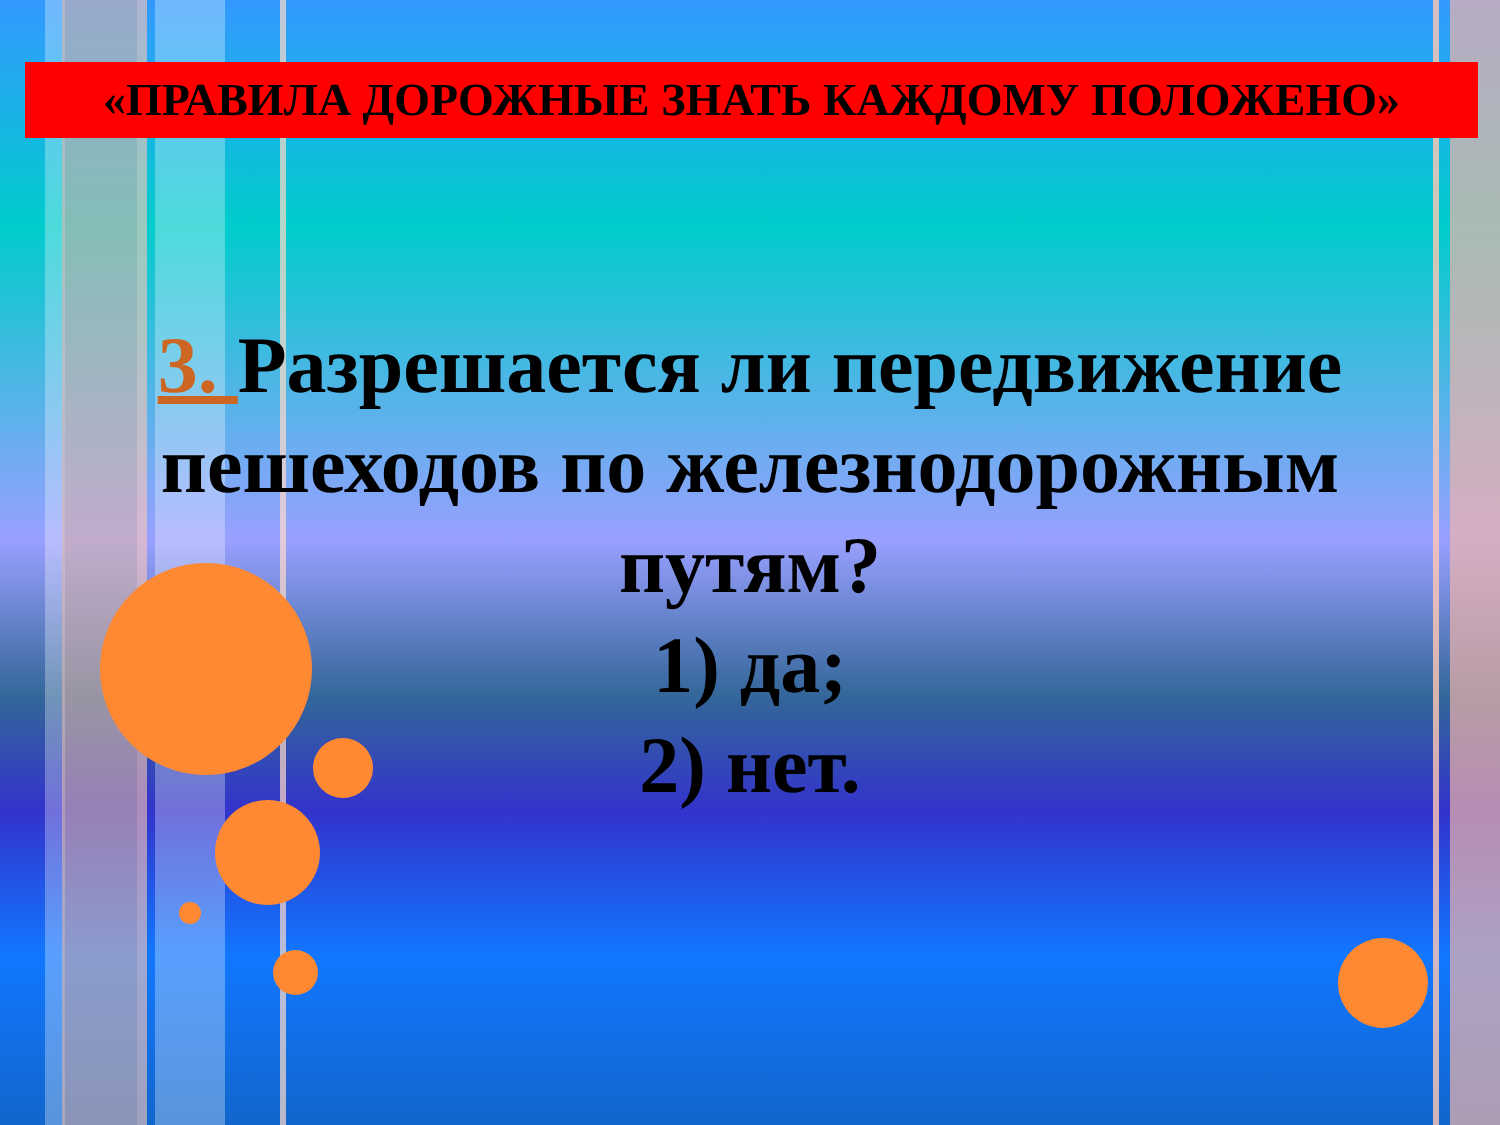«ПРАВИЛА ДОРОЖНЫЕ ЗНАТЬ КАЖДОМУ ПОЛОЖЕНО»
3. Разрешается ли передвижение пешеходов по железнодорожным путям?
1) да;
2) нет.